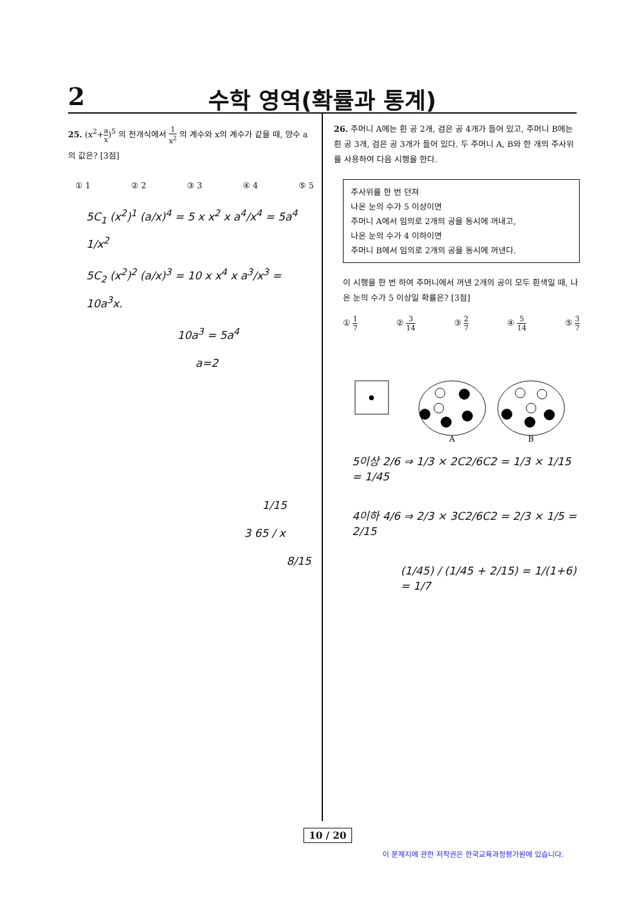2
수학 영역(확률과 통계)
25. (x<sup>2</sup>+a x)<sup>5</sup> 의 전개식에서 1 x<sup>2</sup> 의 계수와 x의 계수가 같을 때, 양수 a의 값은? [3점]
① 1 ② 2 ③ 3 ④ 4 ⑤ 5
5C<sub>1</sub> (x<sup>2</sup>)<sup>1</sup> (a/x)<sup>4</sup> = 5 x x<sup>2</sup> x a<sup>4</sup>/x<sup>4</sup> = 5a<sup>4</sup> 1/x<sup>2</sup>
5C<sub>2</sub> (x<sup>2</sup>)<sup>2</sup> (a/x)<sup>3</sup> = 10 x x<sup>4</sup> x a<sup>3</sup>/x<sup>3</sup> = 10a<sup>3</sup>x.
10a<sup>3</sup> = 5a<sup>4</sup>
a=2
1/15
3 65 / x
8/15
26. 주머니 A에는 흰 공 2개, 검은 공 4개가 들어 있고, 주머니 B에는 흰 공 3개, 검은 공 3개가 들어 있다. 두 주머니 A, B와 한 개의 주사위를 사용하여 다음 시행을 한다.
주사위를 한 번 던져
나온 눈의 수가 5 이상이면
주머니 A에서 임의로 2개의 공을 동시에 꺼내고,
나온 눈의 수가 4 이하이면
주머니 B에서 임의로 2개의 공을 동시에 꺼낸다.
이 시행을 한 번 하여 주머니에서 꺼낸 2개의 공이 모두 흰색일 때, 나온 눈의 수가 5 이상일 확률은? [3점]
① 1 7 ② 3 14 ③ 2 7 ④ 5 14 ⑤ 3 7
A
B
5이상 2/6 ⇒ 1/3 × 2C2/6C2 = 1/3 × 1/15 = 1/45
4이하 4/6 ⇒ 2/3 × 3C2/6C2 = 2/3 × 1/5 = 2/15
(1/45) / (1/45 + 2/15) = 1/(1+6) = 1/7
10 / 20
이 문제지에 관한 저작권은 한국교육과정평가원에 있습니다.